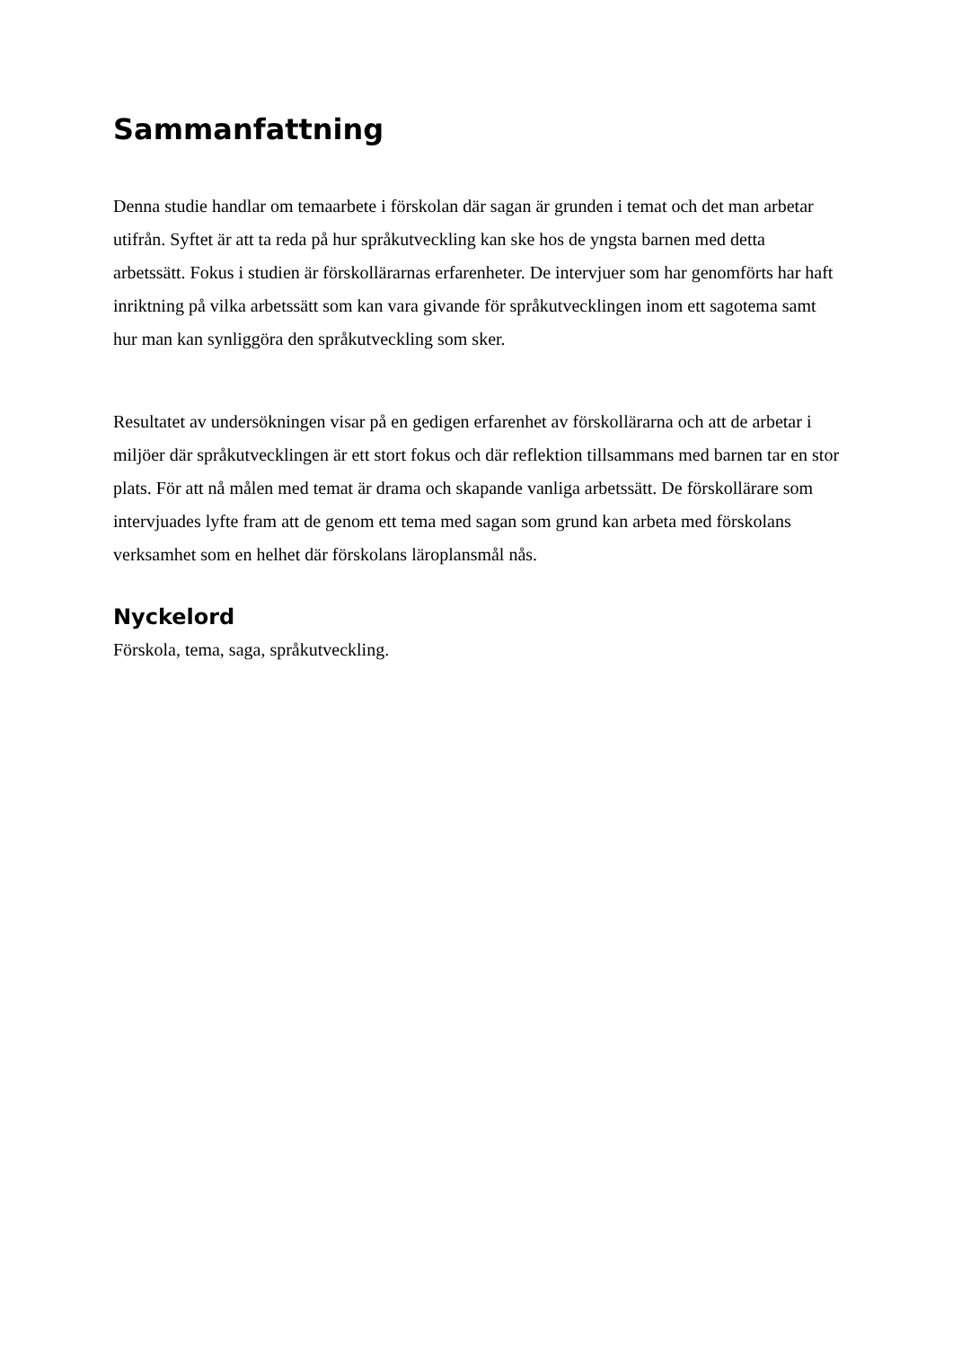Sammanfattning
Denna studie handlar om temaarbete i förskolan där sagan är grunden i temat och det man arbetar utifrån. Syftet är att ta reda på hur språkutveckling kan ske hos de yngsta barnen med detta arbetssätt. Fokus i studien är förskollärarnas erfarenheter. De intervjuer som har genomförts har haft inriktning på vilka arbetssätt som kan vara givande för språkutvecklingen inom ett sagotema samt hur man kan synliggöra den språkutveckling som sker.
Resultatet av undersökningen visar på en gedigen erfarenhet av förskollärarna och att de arbetar i miljöer där språkutvecklingen är ett stort fokus och där reflektion tillsammans med barnen tar en stor plats. För att nå målen med temat är drama och skapande vanliga arbetssätt. De förskollärare som intervjuades lyfte fram att de genom ett tema med sagan som grund kan arbeta med förskolans verksamhet som en helhet där förskolans läroplansmål nås.
Nyckelord
Förskola, tema, saga, språkutveckling.